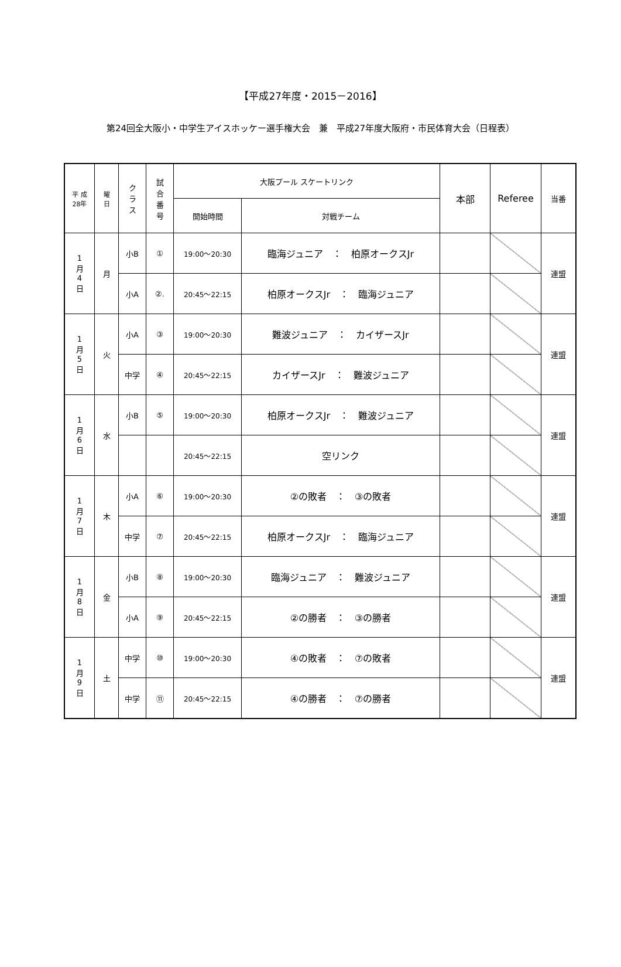【平成27年度・2015－2016】
第24回全大阪小・中学生アイスホッケー選手権大会　兼　平成27年度大阪府・市民体育大会（日程表）
| 平 成 28年 | 曜 日 | ク ラ ス | 試 合 番 号 | 大阪プール スケートリンク | | 本部 | Referee | 当番 |
| --- | --- | --- | --- | --- | --- | --- | --- | --- |
| | | | | 開始時間 | 対戦チーム | | | |
| 1 月 4 日 | 月 | 小B | ① | 19:00～20:30 | 臨海ジュニア ： 柏原オークスJr | | | 連盟 |
| | | 小A | ②. | 20:45～22:15 | 柏原オークスJr ： 臨海ジュニア | | | |
| 1 月 5 日 | 火 | 小A | ③ | 19:00～20:30 | 難波ジュニア ： カイザースJr | | | 連盟 |
| | | 中学 | ④ | 20:45～22:15 | カイザースJr ： 難波ジュニア | | | |
| 1 月 6 日 | 水 | 小B | ⑤ | 19:00～20:30 | 柏原オークスJr ： 難波ジュニア | | | 連盟 |
| | | | | 20:45～22:15 | 空リンク | | | |
| 1 月 7 日 | 木 | 小A | ⑥ | 19:00～20:30 | ②の敗者 ： ③の敗者 | | | 連盟 |
| | | 中学 | ⑦ | 20:45～22:15 | 柏原オークスJr ： 臨海ジュニア | | | |
| 1 月 8 日 | 金 | 小B | ⑧ | 19:00～20:30 | 臨海ジュニア ： 難波ジュニア | | | 連盟 |
| | | 小A | ⑨ | 20:45～22:15 | ②の勝者 ： ③の勝者 | | | |
| 1 月 9 日 | 土 | 中学 | ⑩ | 19:00～20:30 | ④の敗者 ： ⑦の敗者 | | | 連盟 |
| | | 中学 | ⑪ | 20:45～22:15 | ④の勝者 ： ⑦の勝者 | | | |